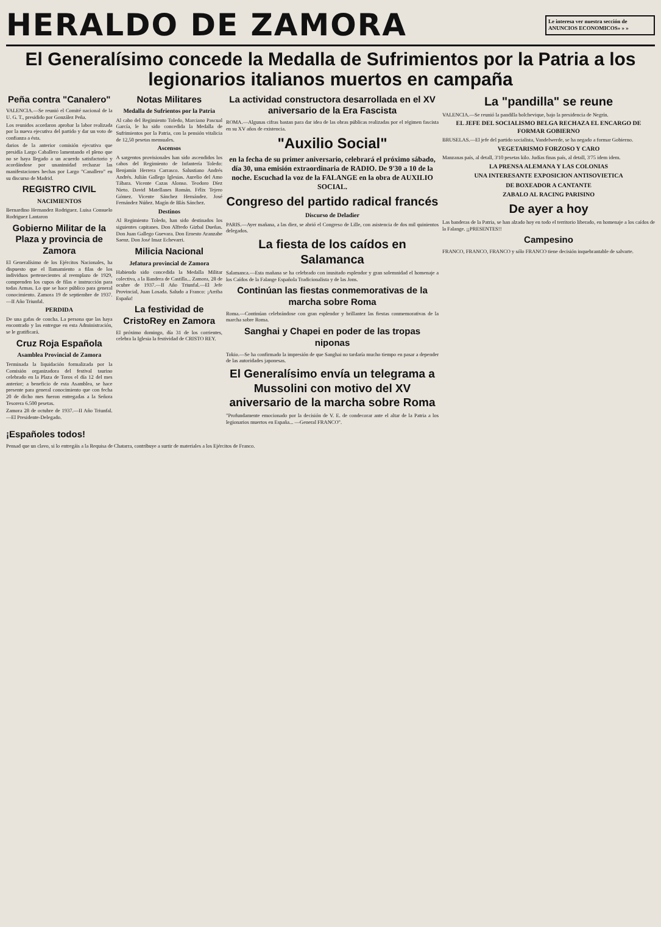HERALDO DE ZAMORA
Le interesa ver nuestra sección de ANUNCIOS ECONOMICOS» » »
El Generalísimo concede la Medalla de Sufrimientos por la Patria a los legionarios italianos muertos en campaña
Peña contra "Canalero"
VALENCIA.—Se reunió el Comité nacional de la U. G. T., presidido por González Peña.
Los reunidos acordaron aprobar la labor realizada por la nueva ejecutiva del partido y dar un voto de confianza a ésta.
darios de la anterior comisión ejecutiva que presidía Largo Caballero lamentando el pleno que no se haya llegado a un acuerdo satisfactorio y acordándose por unanimidad rechazar las manifestaciones hechas por Largo "Canallero" en su discurso de Madrid.
REGISTRO CIVIL
NACIMIENTOS
Bernardino Hernandez Rodriguez. Luisa Consuelo Rodriguez Lantaron
Gobierno Militar de la Plaza y provincia de Zamora
El Generalísimo de los Ejércitos Nacionales, ha dispuesto que el llamamiento a filas de los individuos pertenecientes al reemplazo de 1929, comprenden los cupos de filas e instrucción para todas Armas. Lo que se hace público para general conocimiento. Zamora 19 de septiembre de 1937.—II Año Triunfal.
PERDIDA
De una gafas de concha. La persona que las haya encontrado y las entregue en esta Administración, se le gratificará.
Cruz Roja Española
Asamblea Provincial de Zamora
Terminada la liquidación formalizada por la Comisión organizadora del festival taurino celebrado en la Plaza de Toros el día 12 del mes anterior; a beneficio de esta Asamblea, se hace presente para general conocimiento que con fecha 20 de dicho mes fueron entregadas a la Señora Tesorera 6.500 pesetas.
Zamora 28 de octubre de 1937.—II Año Triunfal.—El Presidente-Delegado.
Notas Militares
Medalla de Sufrientos por la Patria
Al cabo del Regimiento Toledo, Marciano Pascual García, le ha sido concedida la Medalla de Sufrimientos por la Patria, con la pensión vitalicia de 12,50 pesetas mensuales.
Ascensos
A sargentos provisionales han sido ascendidos los cabos del Regimiento de Infantería Toledo: Benjamín Herrera Carrasco. Salustiano Andrés Andrés. Julián Gallego Iglesias. Aurelio del Amo Tábara. Vicente Cazas Alonso. Teodoro Díez Nieto. David Matellanes Román. Félix Tejero Gómez. Vicente Sánchez Hernández. José Fernández Núñez. Magín de Blás Sánchez.
Destinos
Al Regimiento Toledo, han sido destinados los siguientes capitanes. Don Alfredo Gizbal Dueñas. Don Juan Gallego Guevara. Don Ernesto Aranzabe Saenz. Don José Imaz Echevarri.
Milicia Nacional
Jefatura provincial de Zamora
Habiendo sido concedida la Medalla Militar colectiva, a la Bandera de Castilla... Zamora, 28 de ocubre de 1937.—II Año Triunfal.—El Jefe Provincial, Juan Losada. Saludo a Franco: ¡Arriba España!
La festividad de CristoRey en Zamora
El próximo domingo, día 31 de los corrientes, celebra la Iglesia la festividad de CRISTO REY.
La actividad constructora desarrollada en el XV aniversario de la Era Fascista
ROMA.—Algunas cifras bastan para dar idea de las obras públicas realizadas por el régimen fascista en su XV años de existencia.
"Auxilio Social"
en la fecha de su primer aniversario, celebrará el próximo sábado, día 30, una emisión extraordinaria de RADIO. De 9'30 a 10 de la noche. Escuchad la voz de la FALANGE en la obra de AUXILIO SOCIAL.
Congreso del partido radical francés
Discurso de Deladier
PARIS.—Ayer mañana, a las diez, se abrió el Congreso de Lille, con asistencia de dos mil quinientos delegados.
La fiesta de los caídos en Salamanca
Salamanca.—Esta mañana se ha celebrado con inusitado esplendor y gran solemnidad el homenaje a los Caídos de la Falange Española Tradicionalista y de las Jons.
Continúan las fiestas conmemorativas de la marcha sobre Roma
Roma.—Continúan celebrándose con gran esplendor y brillantez las fiestas conmemorativas de la marcha sobre Roma.
Sanghai y Chapei en poder de las tropas niponas
Tokio.—Se ha confirmado la impresión de que Sanghai no tardaría mucho tiempo en pasar a depender de las autoridades japonesas.
El Generalísimo envía un telegrama a Mussolini con motivo del XV aniversario de la marcha sobre Roma
"Profundamente emocionado por la decisión de V. E. de condecorar ante el altar de la Patria a los legionarios muertos en España... —General FRANCO".
La "pandilla" se reune
VALENCIA.—Se reunió la pandilla bolchevique, bajo la presidencia de Negrín.
EL JEFE DEL SOCIALISMO BELGA RECHAZA EL ENCARGO DE FORMAR GOBIERNO
BRUSELAS.—El jefe del partido socialista, Vandelwerde, se ha negado a formar Gobierno.
VEGETARISMO FORZOSO Y CARO
Manzanas país, al detall, 3'10 pesetas kilo. Judías finas país, al detall, 3'75 idem idem.
LA PRENSA ALEMANA Y LAS COLONIAS
UNA INTERESANTE EXPOSICION ANTISOVIETICA
DE BOXEADOR A CANTANTE
ZABALO AL RACING PARISINO
De ayer a hoy
Las banderas de la Patria, se han alzado hoy en todo el territorio liberado, en homenaje a los caídos de la Falange. ¡¡PRESENTES!!
Campesino
FRANCO, FRANCO, FRANCO y sólo FRANCO tiene decisión inquebrantable de salvarte.
¡Españoles todos!
Pensad que un clavo, si lo entregáis a la Requisa de Chatarra, contribuye a surtir de materiales a los Ejércitos de Franco.